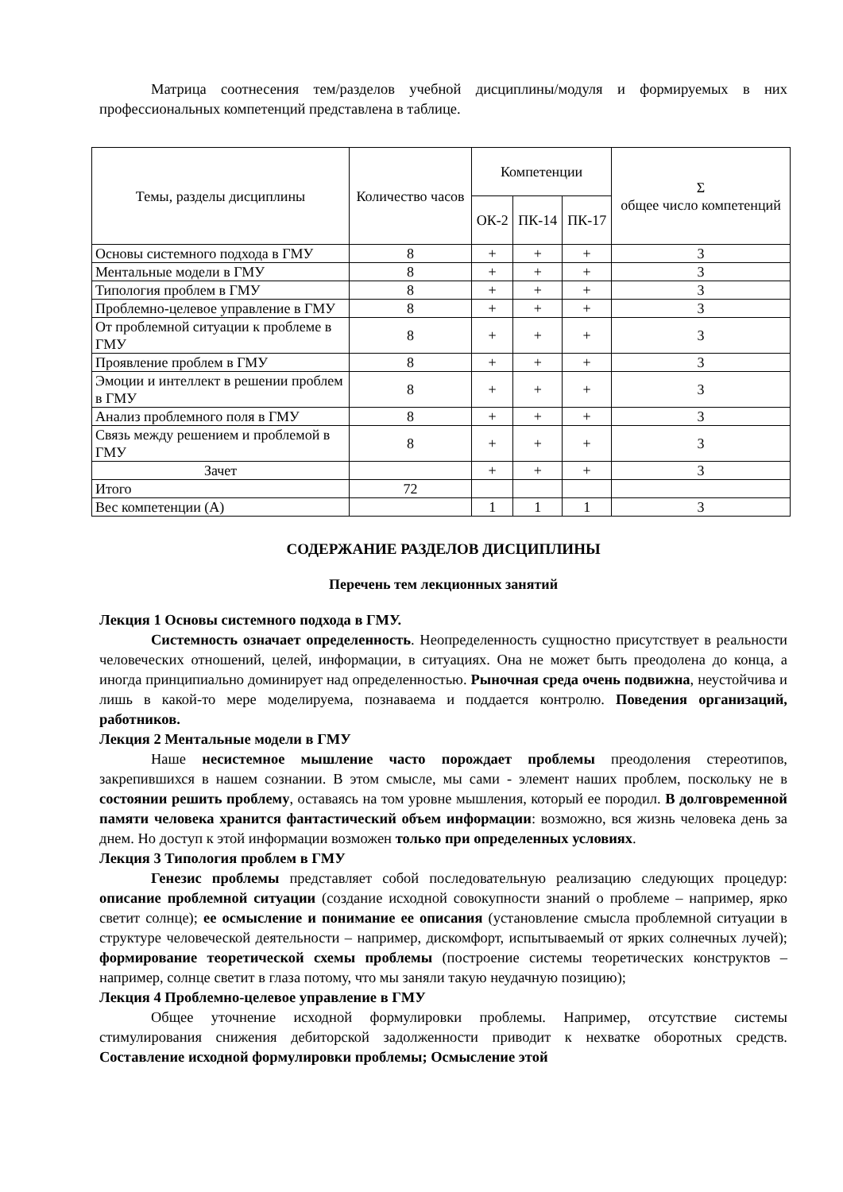Матрица соотнесения тем/разделов учебной дисциплины/модуля и формируемых в них профессиональных компетенций представлена в таблице.
| Темы, разделы дисциплины | Количество часов | Компетенции | | | Σ общее число компетенций |
| --- | --- | --- | --- | --- | --- |
| | | ОК-2 | ПК-14 | ПК-17 | |
| Основы системного подхода в ГМУ | 8 | + | + | + | 3 |
| Ментальные модели в ГМУ | 8 | + | + | + | 3 |
| Типология проблем в ГМУ | 8 | + | + | + | 3 |
| Проблемно-целевое управление в ГМУ | 8 | + | + | + | 3 |
| От проблемной ситуации к проблеме в ГМУ | 8 | + | + | + | 3 |
| Проявление проблем в ГМУ | 8 | + | + | + | 3 |
| Эмоции и интеллект в решении проблем в ГМУ | 8 | + | + | + | 3 |
| Анализ проблемного поля в ГМУ | 8 | + | + | + | 3 |
| Связь между решением и проблемой в ГМУ | 8 | + | + | + | 3 |
| Зачет | | + | + | + | 3 |
| Итого | 72 | | | | |
| Вес компетенции (А) | | 1 | 1 | 1 | 3 |
СОДЕРЖАНИЕ РАЗДЕЛОВ ДИСЦИПЛИНЫ
Перечень тем лекционных занятий
Лекция 1 Основы системного подхода в ГМУ.
Системность означает определенность. Неопределенность сущностно присутствует в реальности человеческих отношений, целей, информации, в ситуациях. Она не может быть преодолена до конца, а иногда принципиально доминирует над определенностью. Рыночная среда очень подвижна, неустойчива и лишь в какой-то мере моделируема, познаваема и поддается контролю. Поведения организаций, работников.
Лекция 2 Ментальные модели в ГМУ
Наше несистемное мышление часто порождает проблемы преодоления стереотипов, закрепившихся в нашем сознании. В этом смысле, мы сами - элемент наших проблем, поскольку не в состоянии решить проблему, оставаясь на том уровне мышления, который ее породил. В долговременной памяти человека хранится фантастический объем информации: возможно, вся жизнь человека день за днем. Но доступ к этой информации возможен только при определенных условиях.
Лекция 3 Типология проблем в ГМУ
Генезис проблемы представляет собой последовательную реализацию следующих процедур: описание проблемной ситуации (создание исходной совокупности знаний о проблеме – например, ярко светит солнце); ее осмысление и понимание ее описания (установление смысла проблемной ситуации в структуре человеческой деятельности – например, дискомфорт, испытываемый от ярких солнечных лучей); формирование теоретической схемы проблемы (построение системы теоретических конструктов – например, солнце светит в глаза потому, что мы заняли такую неудачную позицию);
Лекция 4 Проблемно-целевое управление в ГМУ
Общее уточнение исходной формулировки проблемы. Например, отсутствие системы стимулирования снижения дебиторской задолженности приводит к нехватке оборотных средств. Составление исходной формулировки проблемы; Осмысление этой